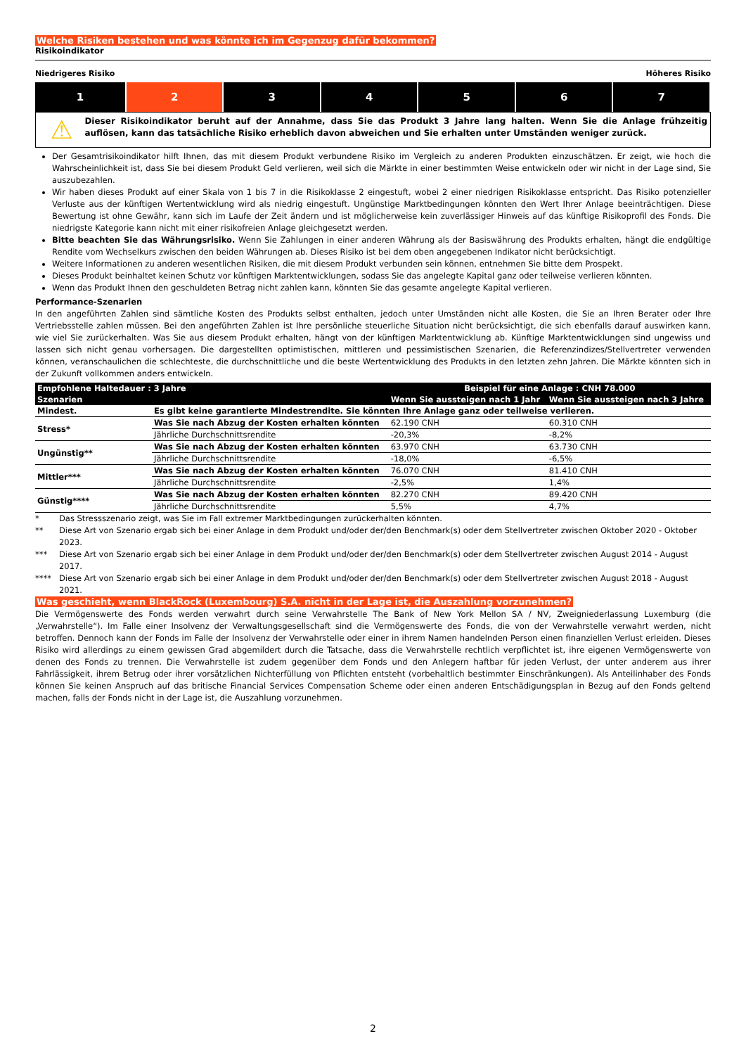Welche Risiken bestehen und was könnte ich im Gegenzug dafür bekommen?
Risikoindikator
Niedrigeres Risiko Höheres Risiko
| 1 | 2 | 3 | 4 | 5 | 6 | 7 |
⚠
Dieser Risikoindikator beruht auf der Annahme, dass Sie das Produkt 3 Jahre lang halten. Wenn Sie die Anlage frühzeitig auflösen, kann das tatsächliche Risiko erheblich davon abweichen und Sie erhalten unter Umständen weniger zurück.
Der Gesamtrisikoindikator hilft Ihnen, das mit diesem Produkt verbundene Risiko im Vergleich zu anderen Produkten einzuschätzen. Er zeigt, wie hoch die Wahrscheinlichkeit ist, dass Sie bei diesem Produkt Geld verlieren, weil sich die Märkte in einer bestimmten Weise entwickeln oder wir nicht in der Lage sind, Sie auszubezahlen.
Wir haben dieses Produkt auf einer Skala von 1 bis 7 in die Risikoklasse 2 eingestuft, wobei 2 einer niedrigen Risikoklasse entspricht. Das Risiko potenzieller Verluste aus der künftigen Wertentwicklung wird als niedrig eingestuft. Ungünstige Marktbedingungen könnten den Wert Ihrer Anlage beeinträchtigen. Diese Bewertung ist ohne Gewähr, kann sich im Laufe der Zeit ändern und ist möglicherweise kein zuverlässiger Hinweis auf das künftige Risikoprofil des Fonds. Die niedrigste Kategorie kann nicht mit einer risikofreien Anlage gleichgesetzt werden.
Bitte beachten Sie das Währungsrisiko. Wenn Sie Zahlungen in einer anderen Währung als der Basiswährung des Produkts erhalten, hängt die endgültige Rendite vom Wechselkurs zwischen den beiden Währungen ab. Dieses Risiko ist bei dem oben angegebenen Indikator nicht berücksichtigt.
Weitere Informationen zu anderen wesentlichen Risiken, die mit diesem Produkt verbunden sein können, entnehmen Sie bitte dem Prospekt.
Dieses Produkt beinhaltet keinen Schutz vor künftigen Marktentwicklungen, sodass Sie das angelegte Kapital ganz oder teilweise verlieren könnten.
Wenn das Produkt Ihnen den geschuldeten Betrag nicht zahlen kann, könnten Sie das gesamte angelegte Kapital verlieren.
Performance-Szenarien
In den angeführten Zahlen sind sämtliche Kosten des Produkts selbst enthalten, jedoch unter Umständen nicht alle Kosten, die Sie an Ihren Berater oder Ihre Vertriebsstelle zahlen müssen. Bei den angeführten Zahlen ist Ihre persönliche steuerliche Situation nicht berücksichtigt, die sich ebenfalls darauf auswirken kann, wie viel Sie zurückerhalten. Was Sie aus diesem Produkt erhalten, hängt von der künftigen Marktentwicklung ab. Künftige Marktentwicklungen sind ungewiss und lassen sich nicht genau vorhersagen. Die dargestellten optimistischen, mittleren und pessimistischen Szenarien, die Referenzindizes/Stellvertreter verwenden können, veranschaulichen die schlechteste, die durchschnittliche und die beste Wertentwicklung des Produkts in den letzten zehn Jahren. Die Märkte könnten sich in der Zukunft vollkommen anders entwickeln.
| Empfohlene Haltedauer : 3 Jahre | | Beispiel für eine Anlage : CNH 78.000 | |
| --- | --- | --- | --- |
| Szenarien | | Wenn Sie aussteigen nach 1 Jahr | Wenn Sie aussteigen nach 3 Jahre |
| Mindest. | Es gibt keine garantierte Mindestrendite. Sie könnten Ihre Anlage ganz oder teilweise verlieren. | | |
| Stress* | Was Sie nach Abzug der Kosten erhalten könnten | 62.190 CNH | 60.310 CNH |
| | Jährliche Durchschnittsrendite | -20,3% | -8,2% |
| Ungünstig** | Was Sie nach Abzug der Kosten erhalten könnten | 63.970 CNH | 63.730 CNH |
| | Jährliche Durchschnittsrendite | -18,0% | -6,5% |
| Mittler*** | Was Sie nach Abzug der Kosten erhalten könnten | 76.070 CNH | 81.410 CNH |
| | Jährliche Durchschnittsrendite | -2,5% | 1,4% |
| Günstig**** | Was Sie nach Abzug der Kosten erhalten könnten | 82.270 CNH | 89.420 CNH |
| | Jährliche Durchschnittsrendite | 5,5% | 4,7% |
* Das Stressszenario zeigt, was Sie im Fall extremer Marktbedingungen zurückerhalten könnten.
** Diese Art von Szenario ergab sich bei einer Anlage in dem Produkt und/oder der/den Benchmark(s) oder dem Stellvertreter zwischen Oktober 2020 - Oktober 2023.
*** Diese Art von Szenario ergab sich bei einer Anlage in dem Produkt und/oder der/den Benchmark(s) oder dem Stellvertreter zwischen August 2014 - August 2017.
**** Diese Art von Szenario ergab sich bei einer Anlage in dem Produkt und/oder der/den Benchmark(s) oder dem Stellvertreter zwischen August 2018 - August 2021.
Was geschieht, wenn BlackRock (Luxembourg) S.A. nicht in der Lage ist, die Auszahlung vorzunehmen?
Die Vermögenswerte des Fonds werden verwahrt durch seine Verwahrstelle The Bank of New York Mellon SA / NV, Zweigniederlassung Luxemburg (die „Verwahrstelle“). Im Falle einer Insolvenz der Verwaltungsgesellschaft sind die Vermögenswerte des Fonds, die von der Verwahrstelle verwahrt werden, nicht betroffen. Dennoch kann der Fonds im Falle der Insolvenz der Verwahrstelle oder einer in ihrem Namen handelnden Person einen finanziellen Verlust erleiden. Dieses Risiko wird allerdings zu einem gewissen Grad abgemildert durch die Tatsache, dass die Verwahrstelle rechtlich verpflichtet ist, ihre eigenen Vermögenswerte von denen des Fonds zu trennen. Die Verwahrstelle ist zudem gegenüber dem Fonds und den Anlegern haftbar für jeden Verlust, der unter anderem aus ihrer Fahrlässigkeit, ihrem Betrug oder ihrer vorsätzlichen Nichterfüllung von Pflichten entsteht (vorbehaltlich bestimmter Einschränkungen). Als Anteilinhaber des Fonds können Sie keinen Anspruch auf das britische Financial Services Compensation Scheme oder einen anderen Entschädigungsplan in Bezug auf den Fonds geltend machen, falls der Fonds nicht in der Lage ist, die Auszahlung vorzunehmen.
2